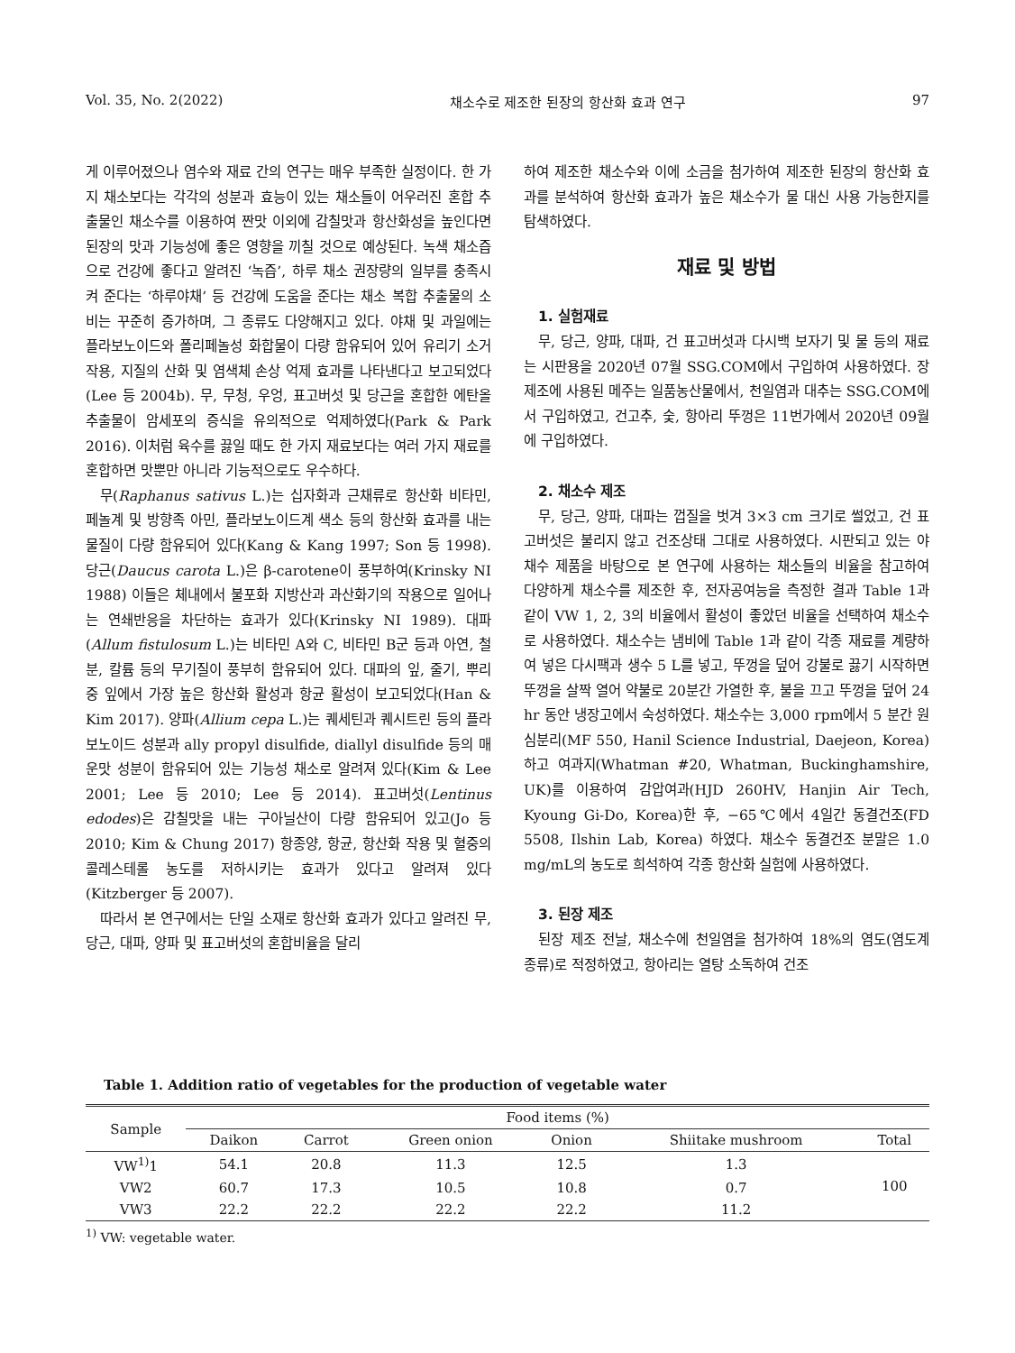Vol. 35, No. 2(2022) 채소수로 제조한 된장의 항산화 효과 연구 97
게 이루어졌으나 염수와 재료 간의 연구는 매우 부족한 실정이다. 한 가지 채소보다는 각각의 성분과 효능이 있는 채소들이 어우러진 혼합 추출물인 채소수를 이용하여 짠맛 이외에 감칠맛과 항산화성을 높인다면 된장의 맛과 기능성에 좋은 영향을 끼칠 것으로 예상된다. 녹색 채소즙으로 건강에 좋다고 알려진 ‘녹즙’, 하루 채소 권장량의 일부를 충족시켜 준다는 ‘하루야채’ 등 건강에 도움을 준다는 채소 복합 추출물의 소비는 꾸준히 증가하며, 그 종류도 다양해지고 있다. 야채 및 과일에는 플라보노이드와 폴리페놀성 화합물이 다량 함유되어 있어 유리기 소거작용, 지질의 산화 및 염색체 손상 억제 효과를 나타낸다고 보고되었다(Lee 등 2004b). 무, 무청, 우엉, 표고버섯 및 당근을 혼합한 에탄올 추출물이 암세포의 증식을 유의적으로 억제하였다(Park & Park 2016). 이처럼 육수를 끓일 때도 한 가지 재료보다는 여러 가지 재료를 혼합하면 맛뿐만 아니라 기능적으로도 우수하다.
무(Raphanus sativus L.)는 십자화과 근채류로 항산화 비타민, 페놀계 및 방향족 아민, 플라보노이드계 색소 등의 항산화 효과를 내는 물질이 다량 함유되어 있다(Kang & Kang 1997; Son 등 1998). 당근(Daucus carota L.)은 β-carotene이 풍부하여(Krinsky NI 1988) 이들은 체내에서 불포화 지방산과 과산화기의 작용으로 일어나는 연쇄반응을 차단하는 효과가 있다(Krinsky NI 1989). 대파(Allum fistulosum L.)는 비타민 A와 C, 비타민 B군 등과 아연, 철분, 칼륨 등의 무기질이 풍부히 함유되어 있다. 대파의 잎, 줄기, 뿌리 중 잎에서 가장 높은 항산화 활성과 항균 활성이 보고되었다(Han & Kim 2017). 양파(Allium cepa L.)는 퀘세틴과 퀘시트린 등의 플라보노이드 성분과 ally propyl disulfide, diallyl disulfide 등의 매운맛 성분이 함유되어 있는 기능성 채소로 알려져 있다(Kim & Lee 2001; Lee 등 2010; Lee 등 2014). 표고버섯(Lentinus edodes)은 감칠맛을 내는 구아닐산이 다량 함유되어 있고(Jo 등 2010; Kim & Chung 2017) 항종양, 항균, 항산화 작용 및 혈중의 콜레스테롤 농도를 저하시키는 효과가 있다고 알려져 있다(Kitzberger 등 2007).
따라서 본 연구에서는 단일 소재로 항산화 효과가 있다고 알려진 무, 당근, 대파, 양파 및 표고버섯의 혼합비율을 달리
하여 제조한 채소수와 이에 소금을 첨가하여 제조한 된장의 항산화 효과를 분석하여 항산화 효과가 높은 채소수가 물 대신 사용 가능한지를 탐색하였다.
재료 및 방법
1. 실험재료
무, 당근, 양파, 대파, 건 표고버섯과 다시백 보자기 및 물 등의 재료는 시판용을 2020년 07월 SSG.COM에서 구입하여 사용하였다. 장 제조에 사용된 메주는 일품농산물에서, 천일염과 대추는 SSG.COM에서 구입하였고, 건고추, 숯, 항아리 뚜껑은 11번가에서 2020년 09월에 구입하였다.
2. 채소수 제조
무, 당근, 양파, 대파는 껍질을 벗겨 3×3 cm 크기로 썰었고, 건 표고버섯은 불리지 않고 건조상태 그대로 사용하였다. 시판되고 있는 야채수 제품을 바탕으로 본 연구에 사용하는 채소들의 비율을 참고하여 다양하게 채소수를 제조한 후, 전자공여능을 측정한 결과 Table 1과 같이 VW 1, 2, 3의 비율에서 활성이 좋았던 비율을 선택하여 채소수로 사용하였다. 채소수는 냄비에 Table 1과 같이 각종 재료를 계량하여 넣은 다시팩과 생수 5 L를 넣고, 뚜껑을 덮어 강불로 끓기 시작하면 뚜껑을 살짝 열어 약불로 20분간 가열한 후, 불을 끄고 뚜껑을 덮어 24 hr 동안 냉장고에서 숙성하였다. 채소수는 3,000 rpm에서 5 분간 원심분리(MF 550, Hanil Science Industrial, Daejeon, Korea)하고 여과지(Whatman #20, Whatman, Buckinghamshire, UK)를 이용하여 감압여과(HJD 260HV, Hanjin Air Tech, Kyoung Gi-Do, Korea)한 후, −65℃에서 4일간 동결건조(FD 5508, Ilshin Lab, Korea) 하였다. 채소수 동결건조 분말은 1.0 mg/mL의 농도로 희석하여 각종 항산화 실험에 사용하였다.
3. 된장 제조
된장 제조 전날, 채소수에 천일염을 첨가하여 18%의 염도(염도계 종류)로 적정하였고, 항아리는 열탕 소독하여 건조
Table 1. Addition ratio of vegetables for the production of vegetable water
| Sample | Food items (%) | | | | | |
| --- | --- | --- | --- | --- | --- | --- |
| | Daikon | Carrot | Green onion | Onion | Shiitake mushroom | Total |
| VW<sup>1)</sup>1 | 54.1 | 20.8 | 11.3 | 12.5 | 1.3 | 100 |
| VW2 | 60.7 | 17.3 | 10.5 | 10.8 | 0.7 | |
| VW3 | 22.2 | 22.2 | 22.2 | 22.2 | 11.2 | |
<sup>1)</sup> VW: vegetable water.